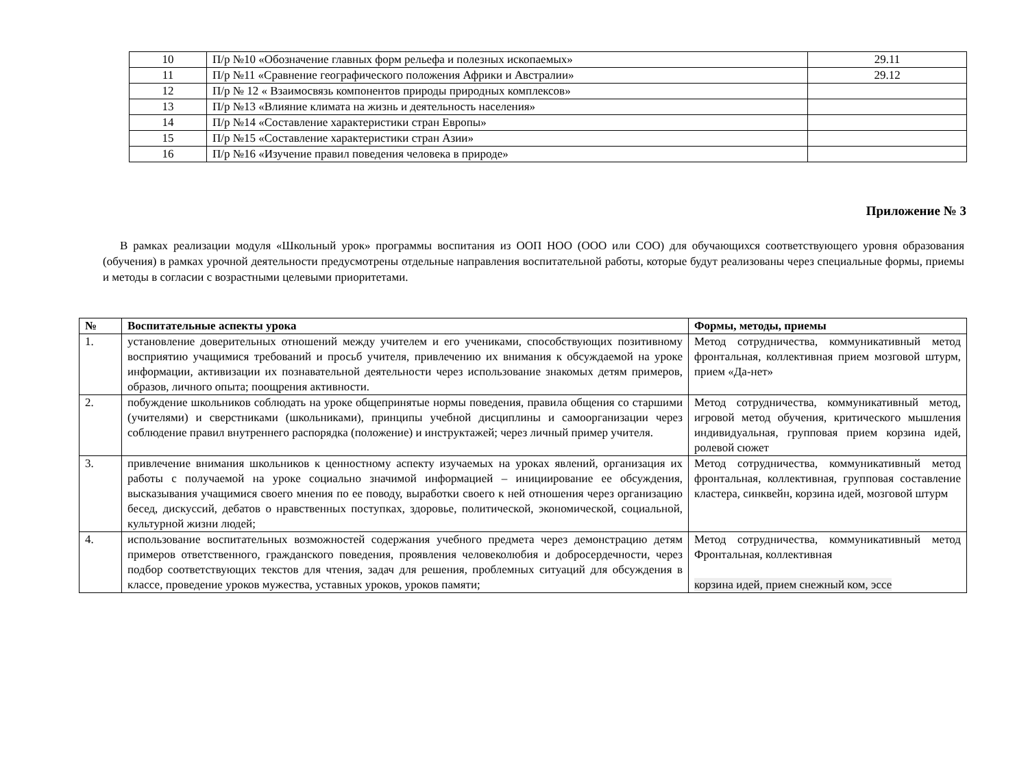| 10 | П/р №10 «Обозначение главных форм рельефа и полезных ископаемых» | 29.11 |
| 11 | П/р №11 «Сравнение географического положения Африки и Австралии» | 29.12 |
| 12 | П/р № 12 « Взаимосвязь компонентов природы природных комплексов» | |
| 13 | П/р №13 «Влияние климата на жизнь и деятельность населения» | |
| 14 | П/р №14 «Составление характеристики стран Европы» | |
| 15 | П/р №15 «Составление характеристики стран Азии» | |
| 16 | П/р №16 «Изучение правил поведения человека в природе» | |
Приложение № 3
В рамках реализации модуля «Школьный урок» программы воспитания из ООП НОО (ООО или СОО) для обучающихся соответствующего уровня образования (обучения) в рамках урочной деятельности предусмотрены отдельные направления воспитательной работы, которые будут реализованы через специальные формы, приемы и методы в согласии с возрастными целевыми приоритетами.
| № | Воспитательные аспекты урока | Формы, методы, приемы |
| --- | --- | --- |
| 1. | установление доверительных отношений между учителем и его учениками, способствующих позитивному восприятию учащимися требований и просьб учителя, привлечению их внимания к обсуждаемой на уроке информации, активизации их познавательной деятельности через использование знакомых детям примеров, образов, личного опыта; поощрения активности. | Метод сотрудничества, коммуникативный метод фронтальная, коллективная прием мозговой штурм, прием «Да-нет» |
| 2. | побуждение школьников соблюдать на уроке общепринятые нормы поведения, правила общения со старшими (учителями) и сверстниками (школьниками), принципы учебной дисциплины и самоорганизации через соблюдение правил внутреннего распорядка (положение) и инструктажей; через личный пример учителя. | Метод сотрудничества, коммуникативный метод, игровой метод обучения, критического мышления индивидуальная, групповая прием корзина идей, ролевой сюжет |
| 3. | привлечение внимания школьников к ценностному аспекту изучаемых на уроках явлений, организация их работы с получаемой на уроке социально значимой информацией – инициирование ее обсуждения, высказывания учащимися своего мнения по ее поводу, выработки своего к ней отношения через организацию бесед, дискуссий, дебатов о нравственных поступках, здоровье, политической, экономической, социальной, культурной жизни людей; | Метод сотрудничества, коммуникативный метод фронтальная, коллективная, групповая составление кластера, синквейн, корзина идей, мозговой штурм |
| 4. | использование воспитательных возможностей содержания учебного предмета через демонстрацию детям примеров ответственного, гражданского поведения, проявления человеколюбия и добросердечности, через подбор соответствующих текстов для чтения, задач для решения, проблемных ситуаций для обсуждения в классе, проведение уроков мужества, уставных уроков, уроков памяти; | Метод сотрудничества, коммуникативный метод Фронтальная, коллективная корзина идей, прием снежный ком, эссе |